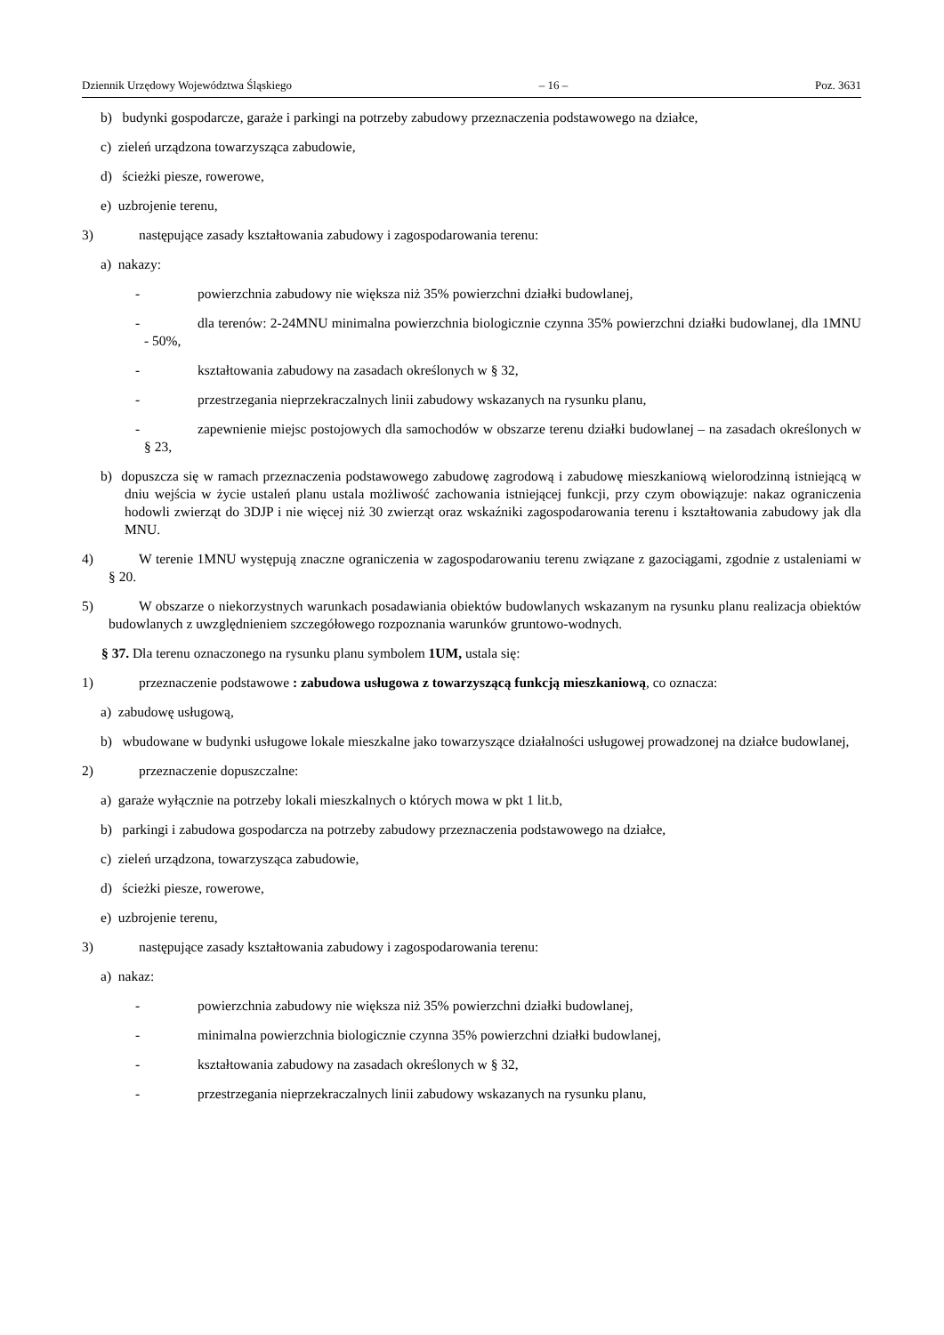Dziennik Urzędowy Województwa Śląskiego – 16 – Poz. 3631
b) budynki gospodarcze, garaże i parkingi na potrzeby zabudowy przeznaczenia podstawowego na działce,
c) zieleń urządzona towarzysząca zabudowie,
d) ścieżki piesze, rowerowe,
e) uzbrojenie terenu,
3) następujące zasady kształtowania zabudowy i zagospodarowania terenu:
a) nakazy:
- powierzchnia zabudowy nie większa niż 35% powierzchni działki budowlanej,
- dla terenów: 2-24MNU minimalna powierzchnia biologicznie czynna 35% powierzchni działki budowlanej, dla 1MNU - 50%,
- kształtowania zabudowy na zasadach określonych w § 32,
- przestrzegania nieprzekraczalnych linii zabudowy wskazanych na rysunku planu,
- zapewnienie miejsc postojowych dla samochodów w obszarze terenu działki budowlanej – na zasadach określonych w § 23,
b) dopuszcza się w ramach przeznaczenia podstawowego zabudowę zagrodową i zabudowę mieszkaniową wielorodzinną istniejącą w dniu wejścia w życie ustaleń planu ustala możliwość zachowania istniejącej funkcji, przy czym obowiązuje: nakaz ograniczenia hodowli zwierząt do 3DJP i nie więcej niż 30 zwierząt oraz wskaźniki zagospodarowania terenu i kształtowania zabudowy jak dla MNU.
4) W terenie 1MNU występują znaczne ograniczenia w zagospodarowaniu terenu związane z gazociągami, zgodnie z ustaleniami w § 20.
5) W obszarze o niekorzystnych warunkach posadawiania obiektów budowlanych wskazanym na rysunku planu realizacja obiektów budowlanych z uwzględnieniem szczegółowego rozpoznania warunków gruntowo-wodnych.
§ 37. Dla terenu oznaczonego na rysunku planu symbolem 1UM, ustala się:
1) przeznaczenie podstawowe : zabudowa usługowa z towarzyszącą funkcją mieszkaniową, co oznacza:
a) zabudowę usługową,
b) wbudowane w budynki usługowe lokale mieszkalne jako towarzyszące działalności usługowej prowadzonej na działce budowlanej,
2) przeznaczenie dopuszczalne:
a) garaże wyłącznie na potrzeby lokali mieszkalnych o których mowa w pkt 1 lit.b,
b) parkingi i zabudowa gospodarcza na potrzeby zabudowy przeznaczenia podstawowego na działce,
c) zieleń urządzona, towarzysząca zabudowie,
d) ścieżki piesze, rowerowe,
e) uzbrojenie terenu,
3) następujące zasady kształtowania zabudowy i zagospodarowania terenu:
a) nakaz:
- powierzchnia zabudowy nie większa niż 35% powierzchni działki budowlanej,
- minimalna powierzchnia biologicznie czynna 35% powierzchni działki budowlanej,
- kształtowania zabudowy na zasadach określonych w § 32,
- przestrzegania nieprzekraczalnych linii zabudowy wskazanych na rysunku planu,